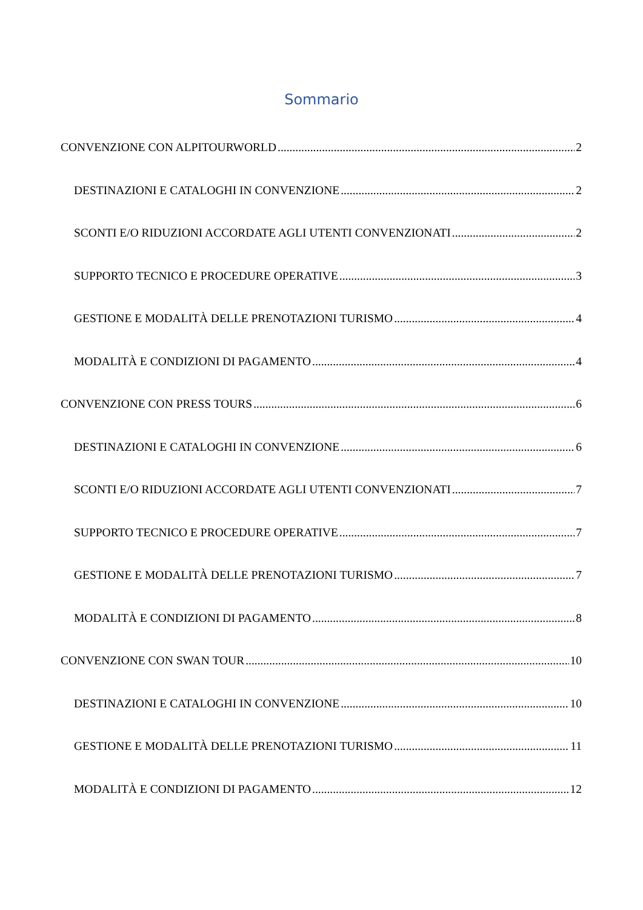Sommario
CONVENZIONE CON ALPITOURWORLD 2
DESTINAZIONI E CATALOGHI IN CONVENZIONE 2
SCONTI E/O RIDUZIONI ACCORDATE AGLI UTENTI CONVENZIONATI 2
SUPPORTO TECNICO E PROCEDURE OPERATIVE 3
GESTIONE E MODALITÀ DELLE PRENOTAZIONI TURISMO 4
MODALITÀ E CONDIZIONI DI PAGAMENTO 4
CONVENZIONE CON PRESS TOURS 6
DESTINAZIONI E CATALOGHI IN CONVENZIONE 6
SCONTI E/O RIDUZIONI ACCORDATE AGLI UTENTI CONVENZIONATI 7
SUPPORTO TECNICO E PROCEDURE OPERATIVE 7
GESTIONE E MODALITÀ DELLE PRENOTAZIONI TURISMO 7
MODALITÀ E CONDIZIONI DI PAGAMENTO 8
CONVENZIONE CON SWAN TOUR 10
DESTINAZIONI E CATALOGHI IN CONVENZIONE 10
GESTIONE E MODALITÀ DELLE PRENOTAZIONI TURISMO 11
MODALITÀ E CONDIZIONI DI PAGAMENTO 12